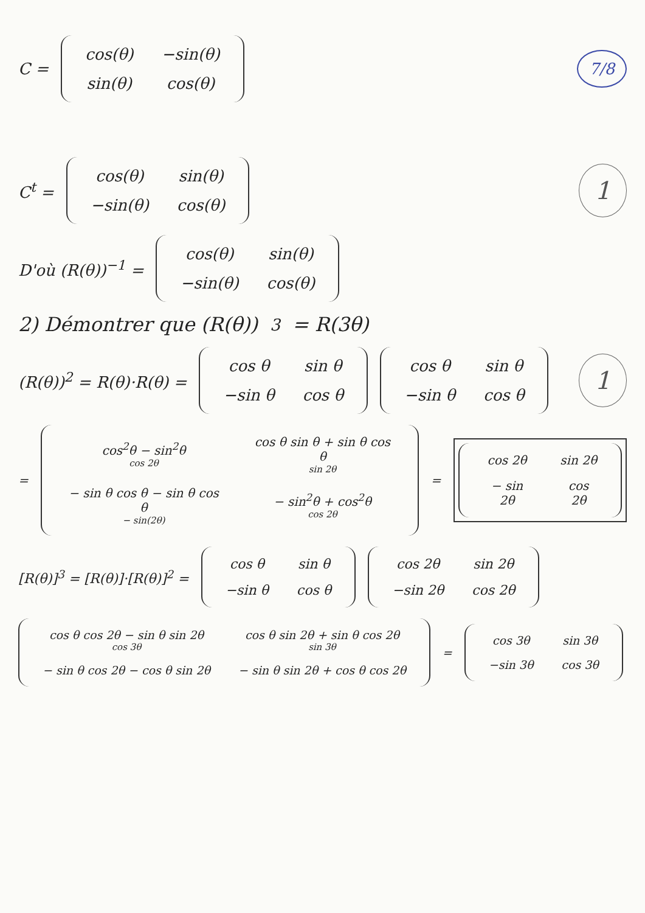C =
| cos(θ) | −sin(θ) |
| sin(θ) | cos(θ) |
7/8
C<sup>t</sup> =
| cos(θ) | sin(θ) |
| −sin(θ) | cos(θ) |
1
D'où (R(θ))<sup>−1</sup> =
| cos(θ) | sin(θ) |
| −sin(θ) | cos(θ) |
2) Démontrer que (R(θ))<sup>3</sup> = R(3θ)
(R(θ))<sup>2</sup> = R(θ)·R(θ) =
| cos θ | sin θ |
| −sin θ | cos θ |
| cos θ | sin θ |
| −sin θ | cos θ |
1
=
| cos<sup>2</sup>θ − sin<sup>2</sup>θ cos 2θ | cos θ sin θ + sin θ cos θ sin 2θ |
| − sin θ cos θ − sin θ cos θ − sin(2θ) | − sin<sup>2</sup>θ + cos<sup>2</sup>θ cos 2θ |
=
| cos 2θ | sin 2θ |
| − sin 2θ | cos 2θ |
[R(θ)]<sup>3</sup> = [R(θ)]·[R(θ)]<sup>2</sup> =
| cos θ | sin θ |
| −sin θ | cos θ |
| cos 2θ | sin 2θ |
| −sin 2θ | cos 2θ |
| cos θ cos 2θ − sin θ sin 2θ cos 3θ | cos θ sin 2θ + sin θ cos 2θ sin 3θ |
| − sin θ cos 2θ − cos θ sin 2θ | − sin θ sin 2θ + cos θ cos 2θ |
=
| cos 3θ | sin 3θ |
| −sin 3θ | cos 3θ |